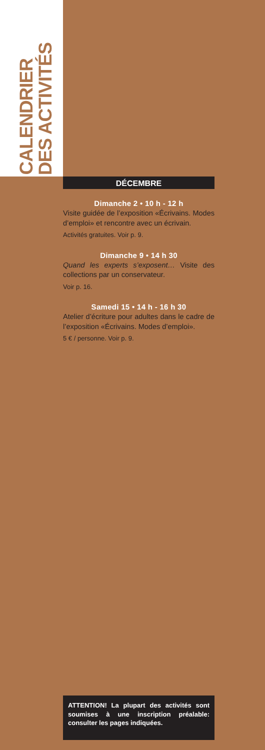CALENDRIER
DES ACTIVITÉS
DÉCEMBRE
Dimanche 2 • 10 h - 12 h
Visite guidée de l’exposition «Écrivains. Modes d’emploi» et rencontre avec un écrivain.
Activités gratuites. Voir p. 9.
Dimanche 9 • 14 h 30
Quand les experts s’exposent… Visite des collections par un conservateur.
Voir p. 16.
Samedi 15 • 14 h - 16 h 30
Atelier d’écriture pour adultes dans le cadre de l’exposition «Écrivains. Modes d’emploi».
5 € / personne. Voir p. 9.
ATTENTION! La plupart des activités sont soumises à une inscription préalable: consulter les pages indiquées.